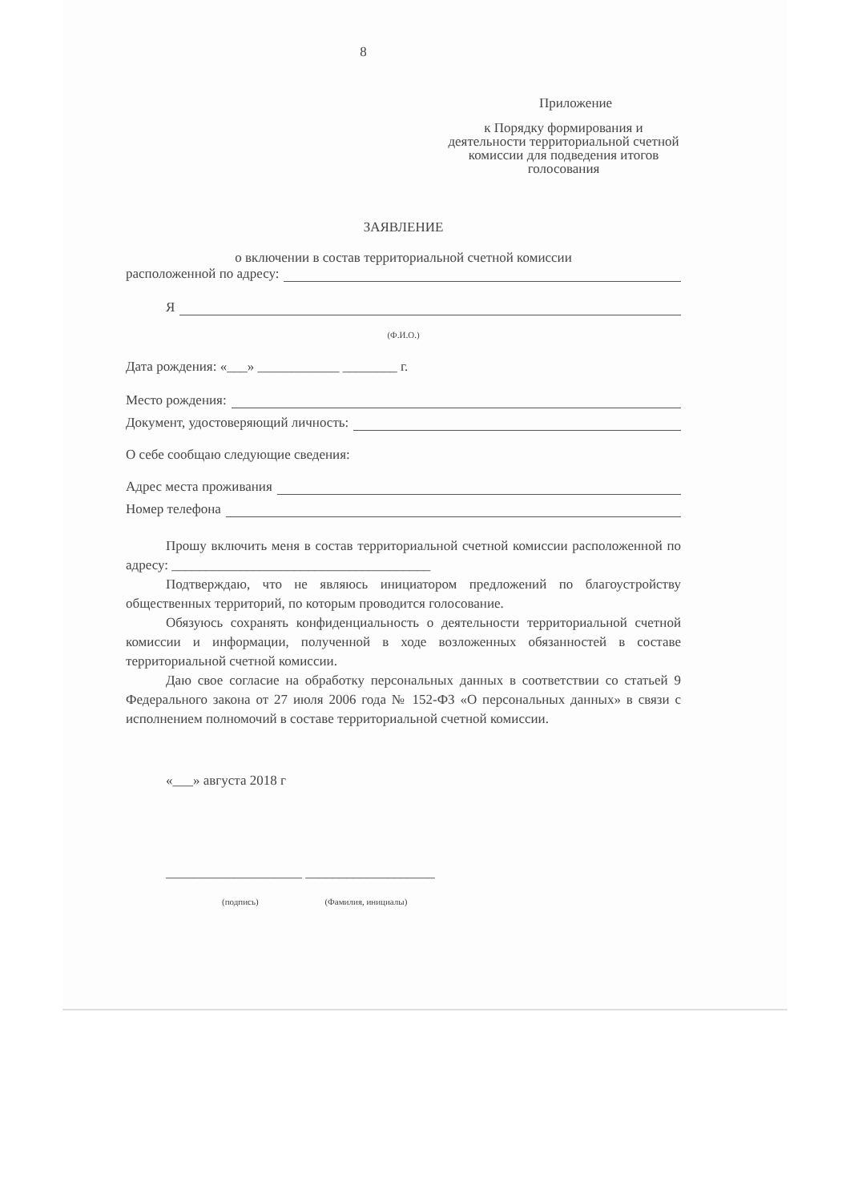8
Приложение
к Порядку формирования и деятельности территориальной счетной комиссии для подведения итогов голосования
ЗАЯВЛЕНИЕ
о включении в состав территориальной счетной комиссии
расположенной по адресу:
Я
(Ф.И.О.)
Дата рождения: «___» ____________ ________ г.
Место рождения:
Документ, удостоверяющий личность:
О себе сообщаю следующие сведения:
Адрес места проживания
Номер телефона
Прошу включить меня в состав территориальной счетной комиссии расположенной по адресу: ______________________________________
Подтверждаю, что не являюсь инициатором предложений по благоустройству общественных территорий, по которым проводится голосование.
Обязуюсь сохранять конфиденциальность о деятельности территориальной счетной комиссии и информации, полученной в ходе возложенных обязанностей в составе территориальной счетной комиссии.
Даю свое согласие на обработку персональных данных в соответствии со статьей 9 Федерального закона от 27 июля 2006 года № 152-ФЗ «О персональных данных» в связи с исполнением полномочий в составе территориальной счетной комиссии.
«___» августа 2018 г
____________________ ___________________
(подпись) (Фамилия, инициалы)